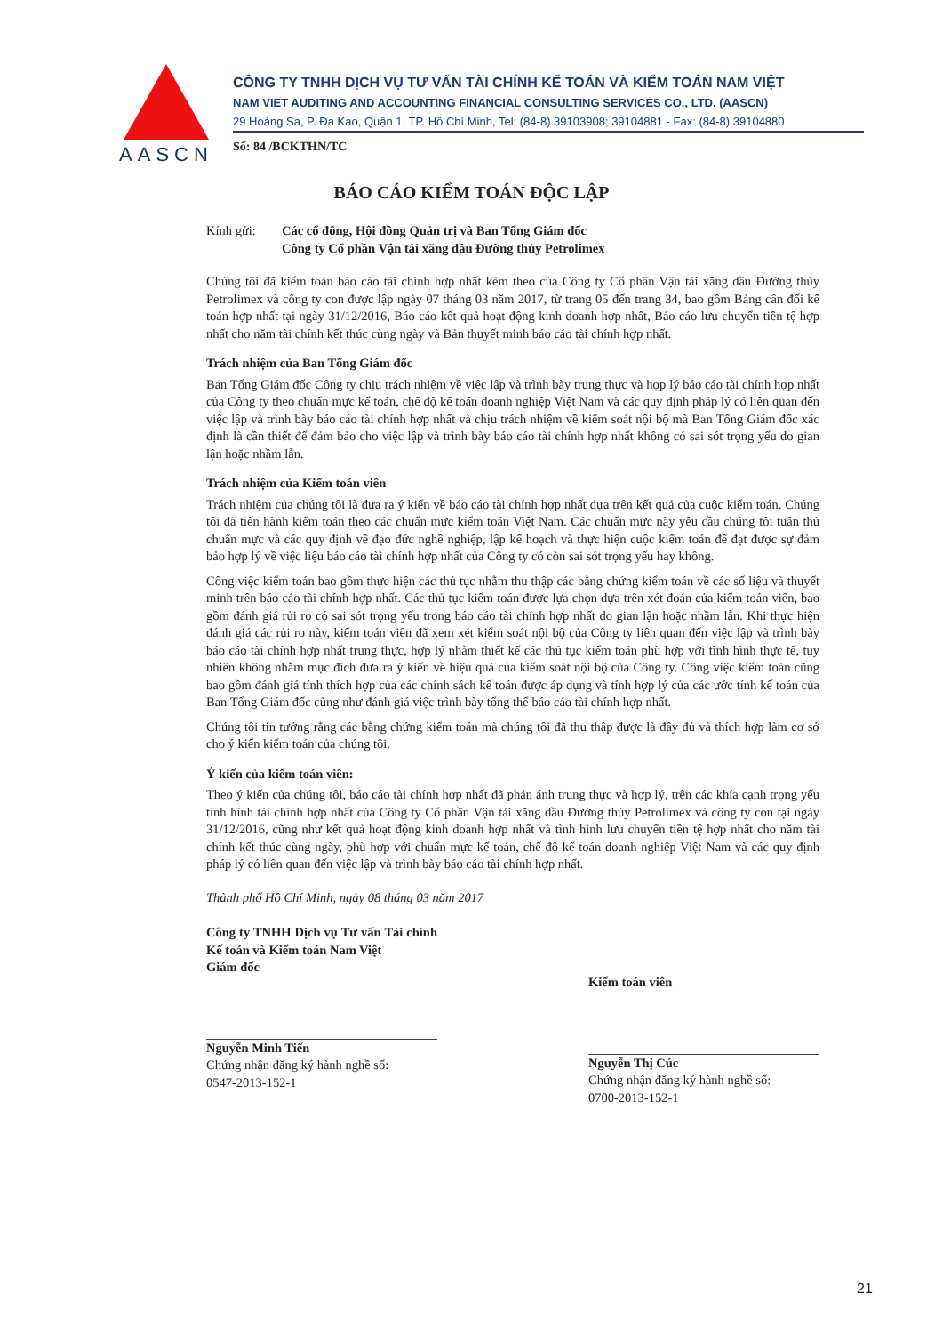AASCN
CÔNG TY TNHH DỊCH VỤ TƯ VẤN TÀI CHÍNH KẾ TOÁN VÀ KIỂM TOÁN NAM VIỆT
NAM VIET AUDITING AND ACCOUNTING FINANCIAL CONSULTING SERVICES CO., LTD. (AASCN)
29 Hoàng Sa, P. Đa Kao, Quận 1, TP. Hồ Chí Minh, Tel: (84-8) 39103908; 39104881 - Fax: (84-8) 39104880
Số: 84 /BCKTHN/TC
BÁO CÁO KIỂM TOÁN ĐỘC LẬP
Kính gửi: Các cổ đông, Hội đồng Quản trị và Ban Tổng Giám đốc
Công ty Cổ phần Vận tải xăng dầu Đường thủy Petrolimex
Chúng tôi đã kiểm toán báo cáo tài chính hợp nhất kèm theo của Công ty Cổ phần Vận tải xăng dầu Đường thủy Petrolimex và công ty con được lập ngày 07 tháng 03 năm 2017, từ trang 05 đến trang 34, bao gồm Bảng cân đối kế toán hợp nhất tại ngày 31/12/2016, Báo cáo kết quả hoạt động kinh doanh hợp nhất, Báo cáo lưu chuyển tiền tệ hợp nhất cho năm tài chính kết thúc cùng ngày và Bản thuyết minh báo cáo tài chính hợp nhất.
Trách nhiệm của Ban Tổng Giám đốc
Ban Tổng Giám đốc Công ty chịu trách nhiệm về việc lập và trình bày trung thực và hợp lý báo cáo tài chính hợp nhất của Công ty theo chuẩn mực kế toán, chế độ kế toán doanh nghiệp Việt Nam và các quy định pháp lý có liên quan đến việc lập và trình bày báo cáo tài chính hợp nhất và chịu trách nhiệm về kiểm soát nội bộ mà Ban Tổng Giám đốc xác định là cần thiết để đảm bảo cho việc lập và trình bày báo cáo tài chính hợp nhất không có sai sót trọng yếu do gian lận hoặc nhầm lẫn.
Trách nhiệm của Kiểm toán viên
Trách nhiệm của chúng tôi là đưa ra ý kiến về báo cáo tài chính hợp nhất dựa trên kết quả của cuộc kiểm toán. Chúng tôi đã tiến hành kiểm toán theo các chuẩn mực kiểm toán Việt Nam. Các chuẩn mực này yêu cầu chúng tôi tuân thủ chuẩn mực và các quy định về đạo đức nghề nghiệp, lập kế hoạch và thực hiện cuộc kiểm toán để đạt được sự đảm bảo hợp lý về việc liệu báo cáo tài chính hợp nhất của Công ty có còn sai sót trọng yếu hay không.
Công việc kiểm toán bao gồm thực hiện các thủ tục nhằm thu thập các bằng chứng kiểm toán về các số liệu và thuyết minh trên báo cáo tài chính hợp nhất. Các thủ tục kiểm toán được lựa chọn dựa trên xét đoán của kiểm toán viên, bao gồm đánh giá rủi ro có sai sót trọng yếu trong báo cáo tài chính hợp nhất do gian lận hoặc nhầm lẫn. Khi thực hiện đánh giá các rủi ro này, kiểm toán viên đã xem xét kiểm soát nội bộ của Công ty liên quan đến việc lập và trình bày báo cáo tài chính hợp nhất trung thực, hợp lý nhằm thiết kế các thủ tục kiểm toán phù hợp với tình hình thực tế, tuy nhiên không nhằm mục đích đưa ra ý kiến về hiệu quả của kiểm soát nội bộ của Công ty. Công việc kiểm toán cũng bao gồm đánh giá tính thích hợp của các chính sách kế toán được áp dụng và tính hợp lý của các ước tính kế toán của Ban Tổng Giám đốc cũng như đánh giá việc trình bày tổng thể báo cáo tài chính hợp nhất.
Chúng tôi tin tưởng rằng các bằng chứng kiểm toán mà chúng tôi đã thu thập được là đầy đủ và thích hợp làm cơ sở cho ý kiến kiểm toán của chúng tôi.
Ý kiến của kiểm toán viên:
Theo ý kiến của chúng tôi, báo cáo tài chính hợp nhất đã phản ánh trung thực và hợp lý, trên các khía cạnh trọng yếu tình hình tài chính hợp nhất của Công ty Cổ phần Vận tải xăng dầu Đường thủy Petrolimex và công ty con tại ngày 31/12/2016, cũng như kết quả hoạt động kinh doanh hợp nhất và tình hình lưu chuyển tiền tệ hợp nhất cho năm tài chính kết thúc cùng ngày, phù hợp với chuẩn mực kế toán, chế độ kế toán doanh nghiệp Việt Nam và các quy định pháp lý có liên quan đến việc lập và trình bày báo cáo tài chính hợp nhất.
Thành phố Hồ Chí Minh, ngày 08 tháng 03 năm 2017
Công ty TNHH Dịch vụ Tư vấn Tài chính Kế toán và Kiểm toán Nam Việt
Giám đốc
Nguyễn Minh Tiến
Chứng nhận đăng ký hành nghề số:
0547-2013-152-1
Kiểm toán viên
Nguyễn Thị Cúc
Chứng nhận đăng ký hành nghề số:
0700-2013-152-1
21